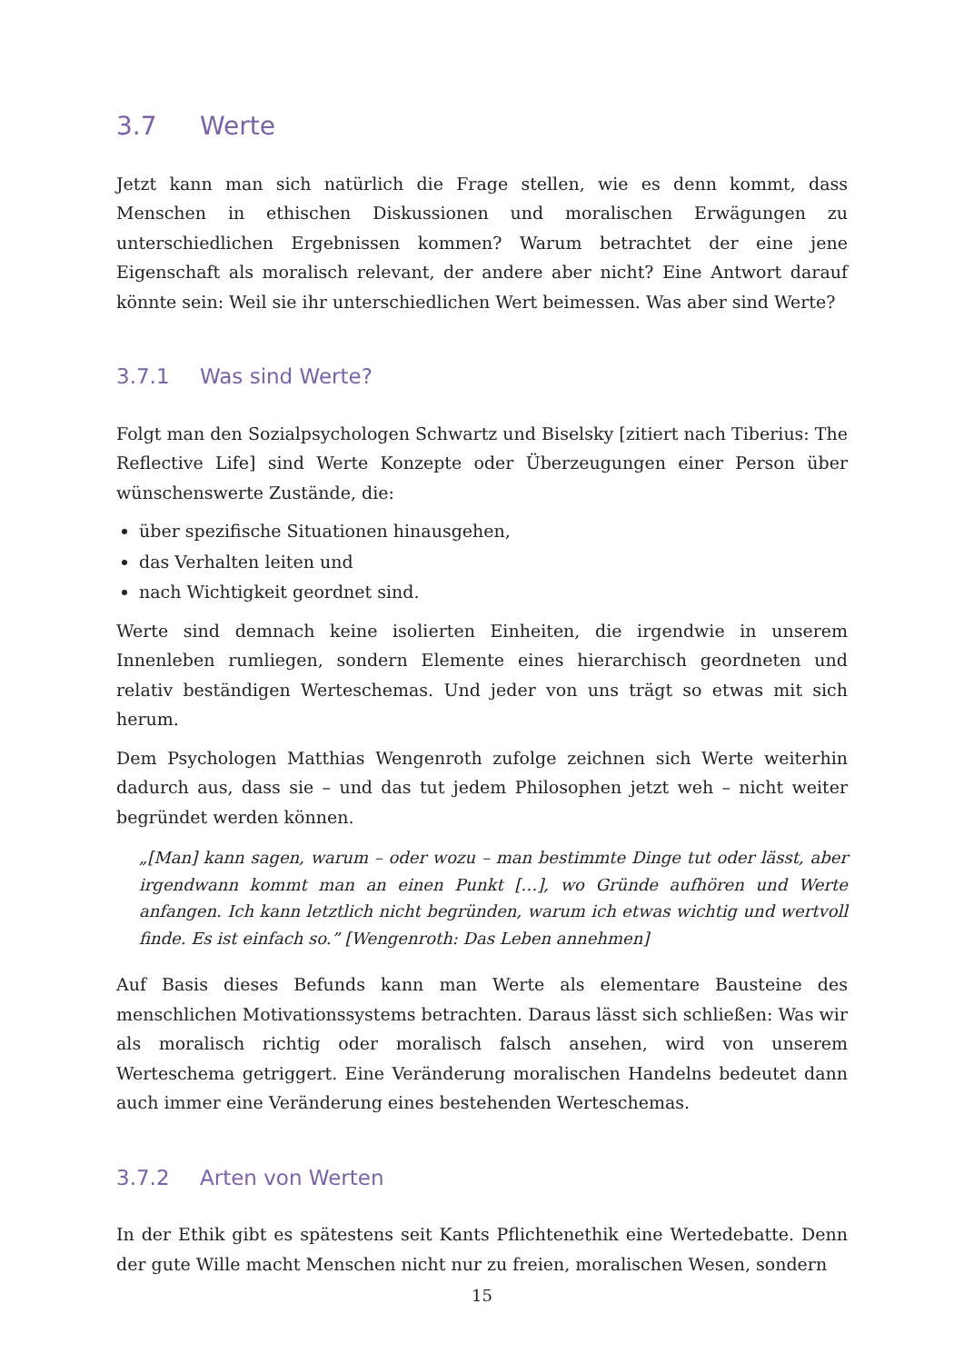3.7 Werte
Jetzt kann man sich natürlich die Frage stellen, wie es denn kommt, dass Menschen in ethischen Diskussionen und moralischen Erwägungen zu unterschiedlichen Ergebnissen kommen? Warum betrachtet der eine jene Eigenschaft als moralisch relevant, der andere aber nicht? Eine Antwort darauf könnte sein: Weil sie ihr unterschiedlichen Wert beimessen. Was aber sind Werte?
3.7.1 Was sind Werte?
Folgt man den Sozialpsychologen Schwartz und Biselsky [zitiert nach Tiberius: The Reflective Life] sind Werte Konzepte oder Überzeugungen einer Person über wünschenswerte Zustände, die:
über spezifische Situationen hinausgehen,
das Verhalten leiten und
nach Wichtigkeit geordnet sind.
Werte sind demnach keine isolierten Einheiten, die irgendwie in unserem Innenleben rumliegen, sondern Elemente eines hierarchisch geordneten und relativ beständigen Werteschemas. Und jeder von uns trägt so etwas mit sich herum.
Dem Psychologen Matthias Wengenroth zufolge zeichnen sich Werte weiterhin dadurch aus, dass sie – und das tut jedem Philosophen jetzt weh – nicht weiter begründet werden können.
„[Man] kann sagen, warum – oder wozu – man bestimmte Dinge tut oder lässt, aber irgendwann kommt man an einen Punkt […], wo Gründe aufhören und Werte anfangen. Ich kann letztlich nicht begründen, warum ich etwas wichtig und wertvoll finde. Es ist einfach so.” [Wengenroth: Das Leben annehmen]
Auf Basis dieses Befunds kann man Werte als elementare Bausteine des menschlichen Motivationssystems betrachten. Daraus lässt sich schließen: Was wir als moralisch richtig oder moralisch falsch ansehen, wird von unserem Werteschema getriggert. Eine Veränderung moralischen Handelns bedeutet dann auch immer eine Veränderung eines bestehenden Werteschemas.
3.7.2 Arten von Werten
In der Ethik gibt es spätestens seit Kants Pflichtenethik eine Wertedebatte. Denn der gute Wille macht Menschen nicht nur zu freien, moralischen Wesen, sondern
15